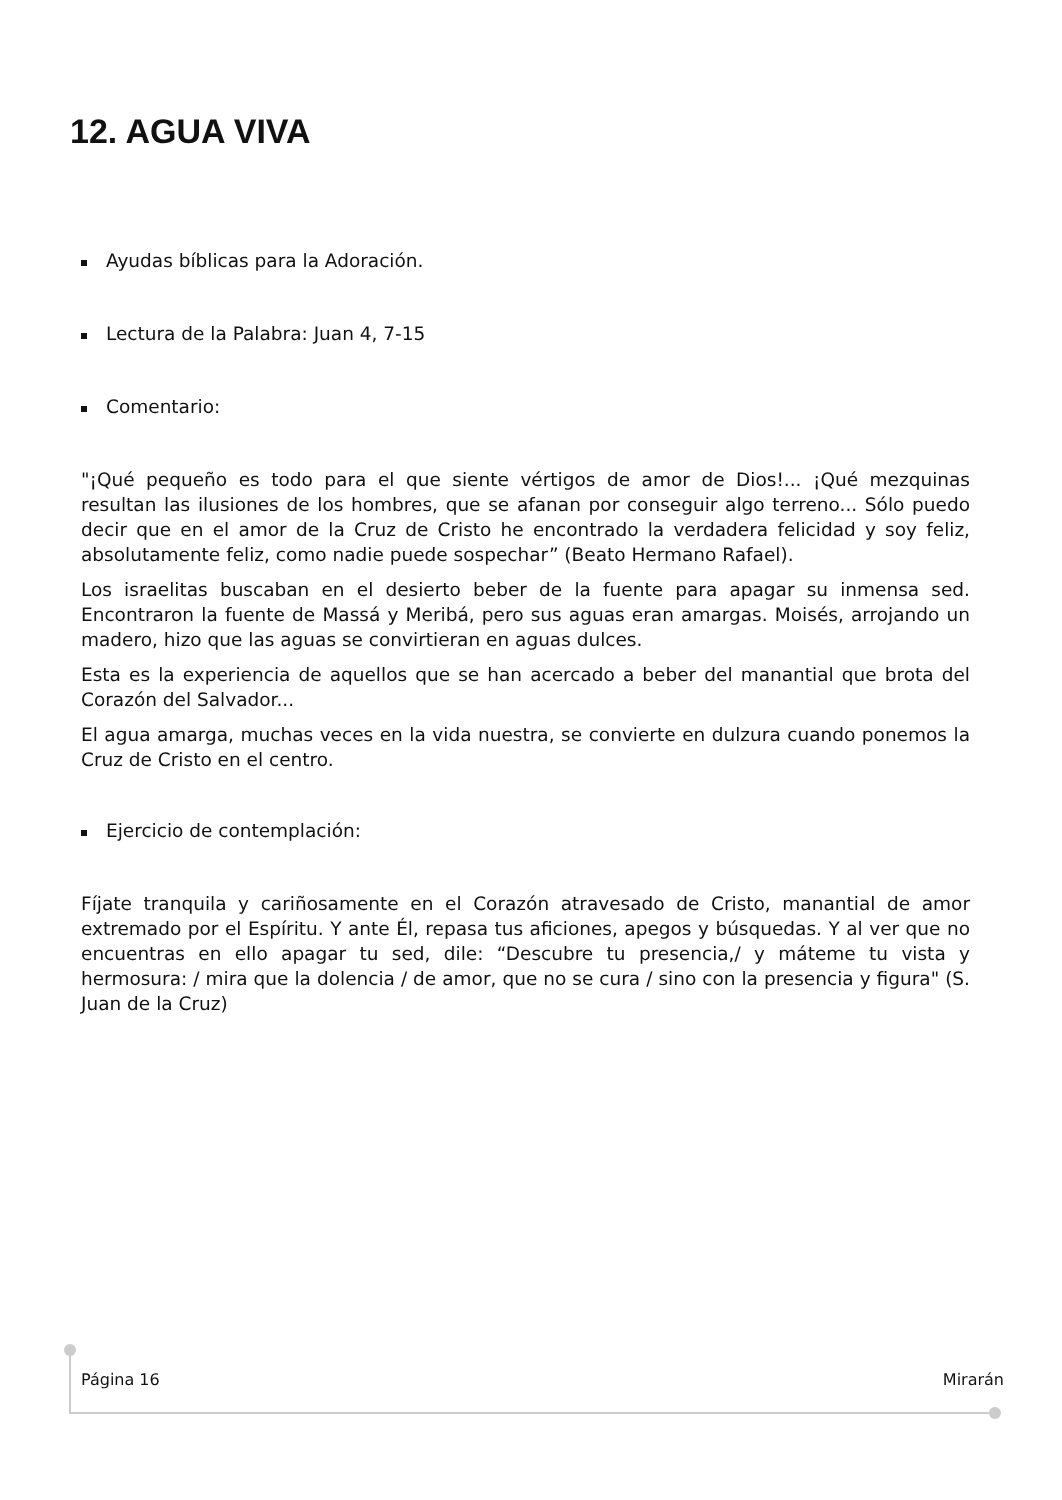12. AGUA VIVA
Ayudas bíblicas para la Adoración.
Lectura de la Palabra: Juan 4, 7-15
Comentario:
"¡Qué pequeño es todo para el que siente vértigos de amor de Dios!... ¡Qué mezquinas resultan las ilusiones de los hombres, que se afanan por conseguir algo terreno... Sólo puedo decir que en el amor de la Cruz de Cristo he encontrado la verdadera felicidad y soy feliz, absolutamente feliz, como nadie puede sospechar” (Beato Hermano Rafael).
Los israelitas buscaban en el desierto beber de la fuente para apagar su inmensa sed. Encontraron la fuente de Massá y Meribá, pero sus aguas eran amargas. Moisés, arrojando un madero, hizo que las aguas se convirtieran en aguas dulces.
Esta es la experiencia de aquellos que se han acercado a beber del manantial que brota del Corazón del Salvador...
El agua amarga, muchas veces en la vida nuestra, se convierte en dulzura cuando ponemos la Cruz de Cristo en el centro.
Ejercicio de contemplación:
Fíjate tranquila y cariñosamente en el Corazón atravesado de Cristo, manantial de amor extremado por el Espíritu. Y ante Él, repasa tus aficiones, apegos y búsquedas. Y al ver que no encuentras en ello apagar tu sed, dile: “Descubre tu presencia,/ y máteme tu vista y hermosura: / mira que la dolencia / de amor, que no se cura / sino con la presencia y figura" (S. Juan de la Cruz)
Página 16 Mirarán